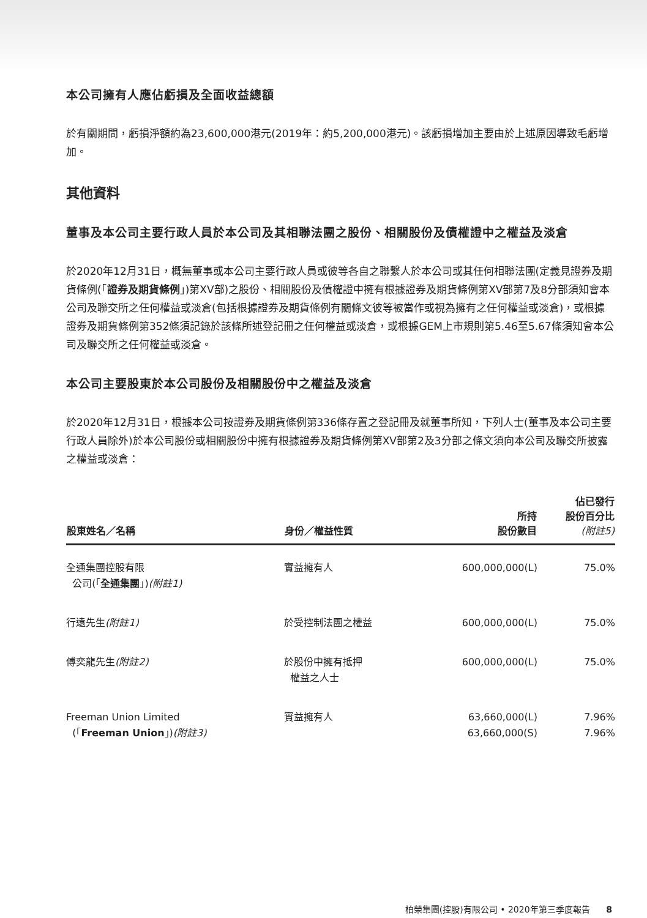本公司擁有人應佔虧損及全面收益總額
於有關期間，虧損淨額約為23,600,000港元(2019年：約5,200,000港元)。該虧損增加主要由於上述原因導致毛虧增加。
其他資料
董事及本公司主要行政人員於本公司及其相聯法團之股份、相關股份及債權證中之權益及淡倉
於2020年12月31日，概無董事或本公司主要行政人員或彼等各自之聯繫人於本公司或其任何相聯法團(定義見證券及期貨條例(「證券及期貨條例」)第XV部)之股份、相關股份及債權證中擁有根據證券及期貨條例第XV部第7及8分部須知會本公司及聯交所之任何權益或淡倉(包括根據證券及期貨條例有關條文彼等被當作或視為擁有之任何權益或淡倉)，或根據證券及期貨條例第352條須記錄於該條所述登記冊之任何權益或淡倉，或根據GEM上市規則第5.46至5.67條須知會本公司及聯交所之任何權益或淡倉。
本公司主要股東於本公司股份及相關股份中之權益及淡倉
於2020年12月31日，根據本公司按證券及期貨條例第336條存置之登記冊及就董事所知，下列人士(董事及本公司主要行政人員除外)於本公司股份或相關股份中擁有根據證券及期貨條例第XV部第2及3分部之條文須向本公司及聯交所披露之權益或淡倉：
| 股東姓名／名稱 | 身份／權益性質 | 所持 股份數目 | 佔已發行 股份百分比 (附註5) |
| --- | --- | --- | --- |
| 全通集團控股有限 公司(「 全通集團 」) (附註1) | 實益擁有人 | 600,000,000(L) | 75.0% |
| 行遠先生 (附註1) | 於受控制法團之權益 | 600,000,000(L) | 75.0% |
| 傅奕龍先生 (附註2) | 於股份中擁有抵押 權益之人士 | 600,000,000(L) | 75.0% |
| Freeman Union Limited (「 Freeman Union 」) (附註3) | 實益擁有人 | 63,660,000(L) 63,660,000(S) | 7.96% 7.96% |
柏榮集團(控股)有限公司 • 2020年第三季度報告 8